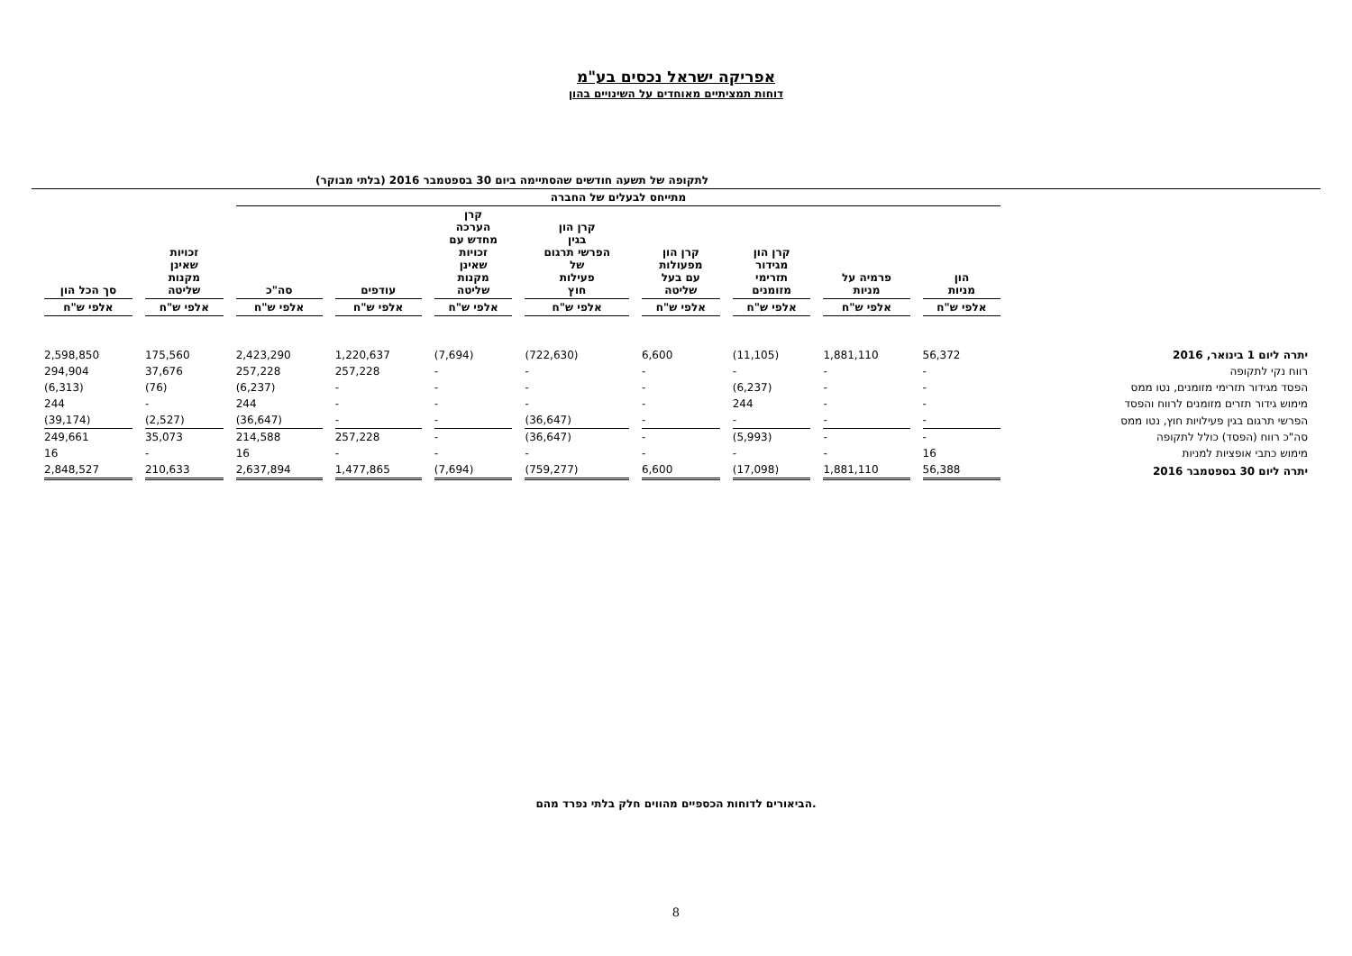אפריקה ישראל נכסים בע"מ
דוחות תמציתיים מאוחדים על השינויים בהון
לתקופה של תשעה חודשים שהסתיימה ביום 30 בספטמבר 2016 (בלתי מבוקר)
| | מתייחס לבעלים של החברה | | | | | | | | | |
| --- | --- | --- | --- | --- | --- | --- | --- | --- | --- | --- |
| | הון מניות | פרמיה על מניות | קרן הון מגידור תזרימי מזומנים | קרן הון מפעולות עם בעל שליטה | קרן הון בגין הפרשי תרגום של פעילות חוץ | קרן הערכה מחדש עם זכויות שאינן מקנות שליטה | עודפים | סה"כ | זכויות שאינן מקנות שליטה | סך הכל הון |
| | אלפי ש"ח | אלפי ש"ח | אלפי ש"ח | אלפי ש"ח | אלפי ש"ח | אלפי ש"ח | אלפי ש"ח | אלפי ש"ח | אלפי ש"ח | אלפי ש"ח |
| יתרה ליום 1 בינואר, 2016 | 56,372 | 1,881,110 | (11,105) | 6,600 | (722,630) | (7,694) | 1,220,637 | 2,423,290 | 175,560 | 2,598,850 |
| רווח נקי לתקופה | - | - | - | - | - | - | 257,228 | 257,228 | 37,676 | 294,904 |
| הפסד מגידור תזרימי מזומנים, נטו ממס | - | - | (6,237) | - | - | - | - | (6,237) | (76) | (6,313) |
| מימוש גידור תזרים מזומנים לרווח והפסד | - | - | 244 | - | - | - | - | 244 | - | 244 |
| הפרשי תרגום בגין פעילויות חוץ, נטו ממס | - | - | - | - | (36,647) | - | - | (36,647) | (2,527) | (39,174) |
| סה"כ רווח (הפסד) כולל לתקופה | - | - | (5,993) | - | (36,647) | - | 257,228 | 214,588 | 35,073 | 249,661 |
| מימוש כתבי אופציות למניות | 16 | - | - | - | - | - | - | 16 | - | 16 |
| יתרה ליום 30 בספטמבר 2016 | 56,388 | 1,881,110 | (17,098) | 6,600 | (759,277) | (7,694) | 1,477,865 | 2,637,894 | 210,633 | 2,848,527 |
הביאורים לדוחות הכספיים מהווים חלק בלתי נפרד מהם.
8